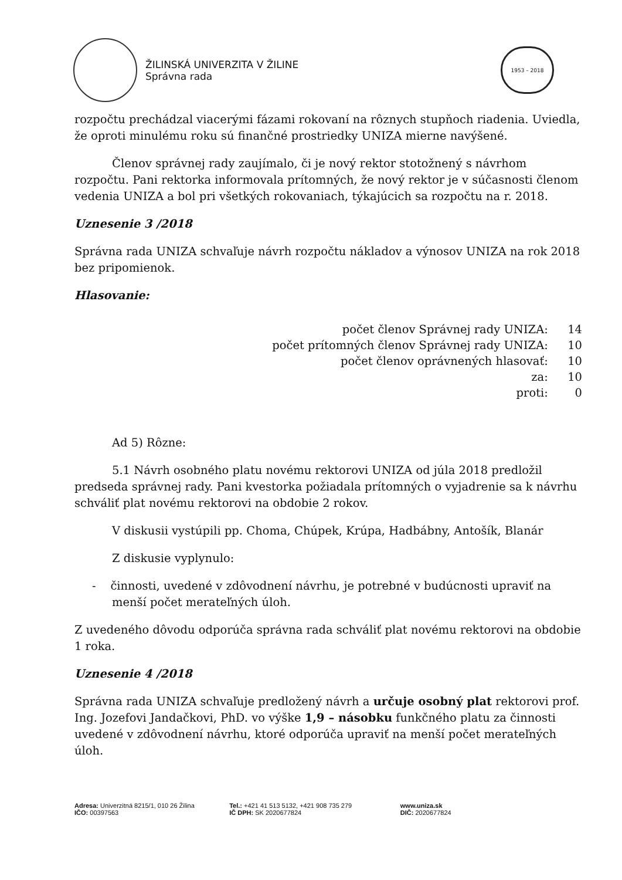ŽILINSKÁ UNIVERZITA V ŽILINE
Správna rada
1953 – 2018
rozpočtu prechádzal viacerými fázami rokovaní na rôznych stupňoch riadenia. Uviedla, že oproti minulému roku sú finančné prostriedky UNIZA mierne navýšené.
Členov správnej rady zaujímalo, či je nový rektor stotožnený s návrhom rozpočtu. Pani rektorka informovala prítomných, že nový rektor je v súčasnosti členom vedenia UNIZA a bol pri všetkých rokovaniach, týkajúcich sa rozpočtu na r. 2018.
Uznesenie 3 /2018
Správna rada UNIZA schvaľuje návrh rozpočtu nákladov a výnosov UNIZA na rok 2018 bez pripomienok.
Hlasovanie:
počet členov Správnej rady UNIZA: 14
počet prítomných členov Správnej rady UNIZA: 10
počet členov oprávnených hlasovať: 10
za: 10
proti: 0
Ad 5) Rôzne:
5.1 Návrh osobného platu novému rektorovi UNIZA od júla 2018 predložil predseda správnej rady. Pani kvestorka požiadala prítomných o vyjadrenie sa k návrhu schváliť plat novému rektorovi na obdobie 2 rokov.
V diskusii vystúpili pp. Choma, Chúpek, Krúpa, Hadbábny, Antošík, Blanár
Z diskusie vyplynulo:
- činnosti, uvedené v zdôvodnení návrhu, je potrebné v budúcnosti upraviť na menší počet merateľných úloh.
Z uvedeného dôvodu odporúča správna rada schváliť plat novému rektorovi na obdobie 1 roka.
Uznesenie 4 /2018
Správna rada UNIZA schvaľuje predložený návrh a určuje osobný plat rektorovi prof. Ing. Jozefovi Jandačkovi, PhD. vo výške 1,9 – násobku funkčného platu za činnosti uvedené v zdôvodnení návrhu, ktoré odporúča upraviť na menší počet merateľných úloh.
Adresa: Univerzitná 8215/1, 010 26 Žilina
IČO: 00397563
Tel.: +421 41 513 5132, +421 908 735 279
IČ DPH: SK 2020677824
www.uniza.sk
DIČ: 2020677824